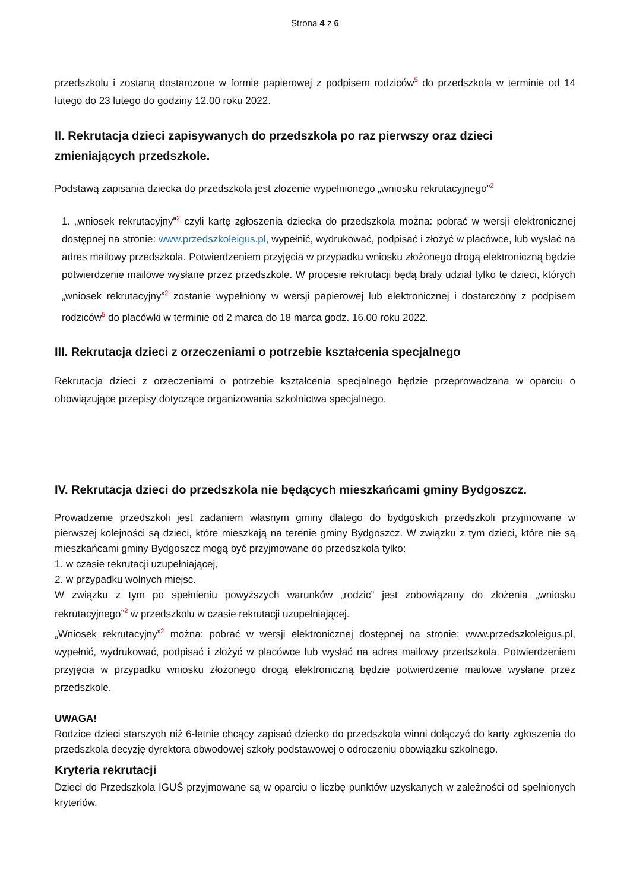Strona 4 z 6
przedszkolu i zostaną dostarczone w formie papierowej z podpisem rodziców<sup>5</sup> do przedszkola w terminie od 14 lutego do 23 lutego do godziny 12.00 roku 2022.
II. Rekrutacja dzieci zapisywanych do przedszkola po raz pierwszy oraz dzieci zmieniających przedszkole.
Podstawą zapisania dziecka do przedszkola jest złożenie wypełnionego „wniosku rekrutacyjnego”<sup>2</sup>
1. „wniosek rekrutacyjny”<sup>2</sup> czyli kartę zgłoszenia dziecka do przedszkola można: pobrać w wersji elektronicznej dostępnej na stronie: www.przedszkoleigus.pl, wypełnić, wydrukować, podpisać i złożyć w placówce, lub wysłać na adres mailowy przedszkola. Potwierdzeniem przyjęcia w przypadku wniosku złożonego drogą elektroniczną będzie potwierdzenie mailowe wysłane przez przedszkole. W procesie rekrutacji będą brały udział tylko te dzieci, których „wniosek rekrutacyjny”<sup>2</sup> zostanie wypełniony w wersji papierowej lub elektronicznej i dostarczony z podpisem rodziców<sup>5</sup> do placówki w terminie od 2 marca do 18 marca godz. 16.00 roku 2022.
III. Rekrutacja dzieci z orzeczeniami o potrzebie kształcenia specjalnego
Rekrutacja dzieci z orzeczeniami o potrzebie kształcenia specjalnego będzie przeprowadzana w oparciu o obowiązujące przepisy dotyczące organizowania szkolnictwa specjalnego.
IV. Rekrutacja dzieci do przedszkola nie będących mieszkańcami gminy Bydgoszcz.
Prowadzenie przedszkoli jest zadaniem własnym gminy dlatego do bydgoskich przedszkoli przyjmowane w pierwszej kolejności są dzieci, które mieszkają na terenie gminy Bydgoszcz. W związku z tym dzieci, które nie są mieszkańcami gminy Bydgoszcz mogą być przyjmowane do przedszkola tylko:
1. w czasie rekrutacji uzupełniającej,
2. w przypadku wolnych miejsc.
W związku z tym po spełnieniu powyższych warunków „rodzic” jest zobowiązany do złożenia „wniosku rekrutacyjnego”<sup>2</sup> w przedszkolu w czasie rekrutacji uzupełniającej.
„Wniosek rekrutacyjny”<sup>2</sup> można: pobrać w wersji elektronicznej dostępnej na stronie: www.przedszkoleigus.pl, wypełnić, wydrukować, podpisać i złożyć w placówce lub wysłać na adres mailowy przedszkola. Potwierdzeniem przyjęcia w przypadku wniosku złożonego drogą elektroniczną będzie potwierdzenie mailowe wysłane przez przedszkole.
UWAGA!
Rodzice dzieci starszych niż 6-letnie chcący zapisać dziecko do przedszkola winni dołączyć do karty zgłoszenia do przedszkola decyzję dyrektora obwodowej szkoły podstawowej o odroczeniu obowiązku szkolnego.
Kryteria rekrutacji
Dzieci do Przedszkola IGUŚ przyjmowane są w oparciu o liczbę punktów uzyskanych w zależności od spełnionych kryteriów.